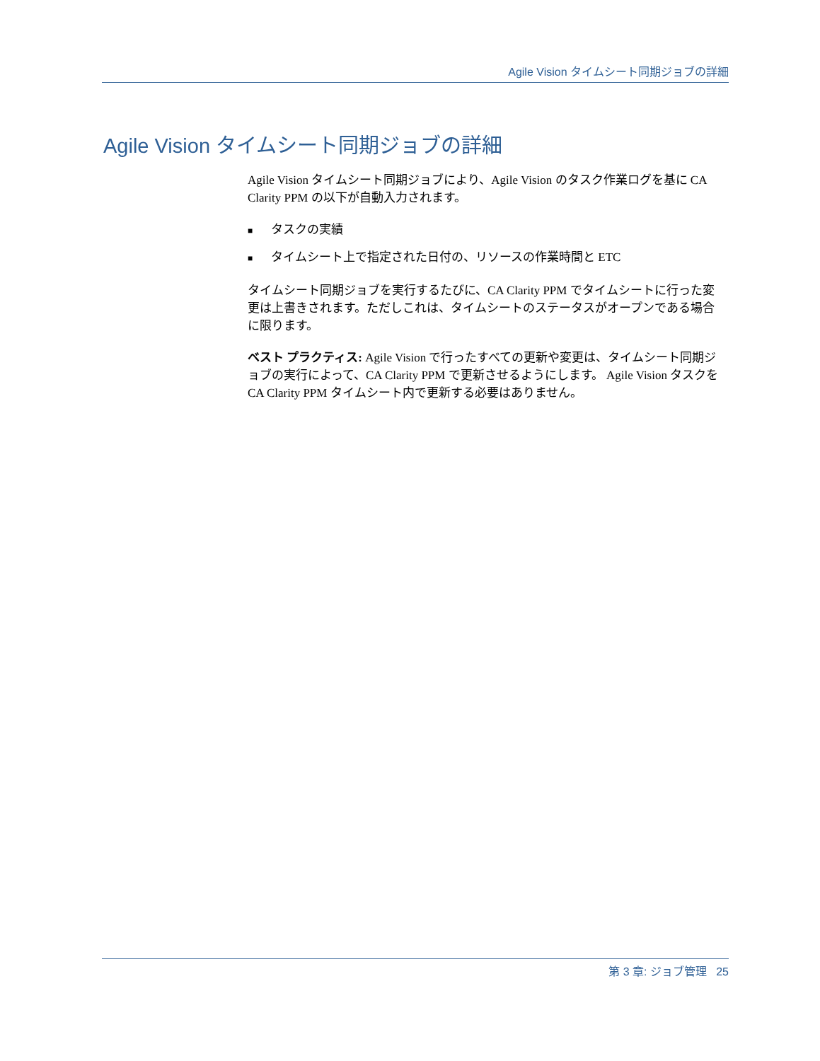Agile Vision タイムシート同期ジョブの詳細
Agile Vision タイムシート同期ジョブの詳細
Agile Vision タイムシート同期ジョブにより、Agile Vision のタスク作業ログを基に CA Clarity PPM の以下が自動入力されます。
■ タスクの実績
■ タイムシート上で指定された日付の、リソースの作業時間と ETC
タイムシート同期ジョブを実行するたびに、CA Clarity PPM でタイムシートに行った変更は上書きされます。ただしこれは、タイムシートのステータスがオープンである場合に限ります。
ベスト プラクティス: Agile Vision で行ったすべての更新や変更は、タイムシート同期ジョブの実行によって、CA Clarity PPM で更新させるようにします。 Agile Vision タスクを CA Clarity PPM タイムシート内で更新する必要はありません。
第 3 章: ジョブ管理 25